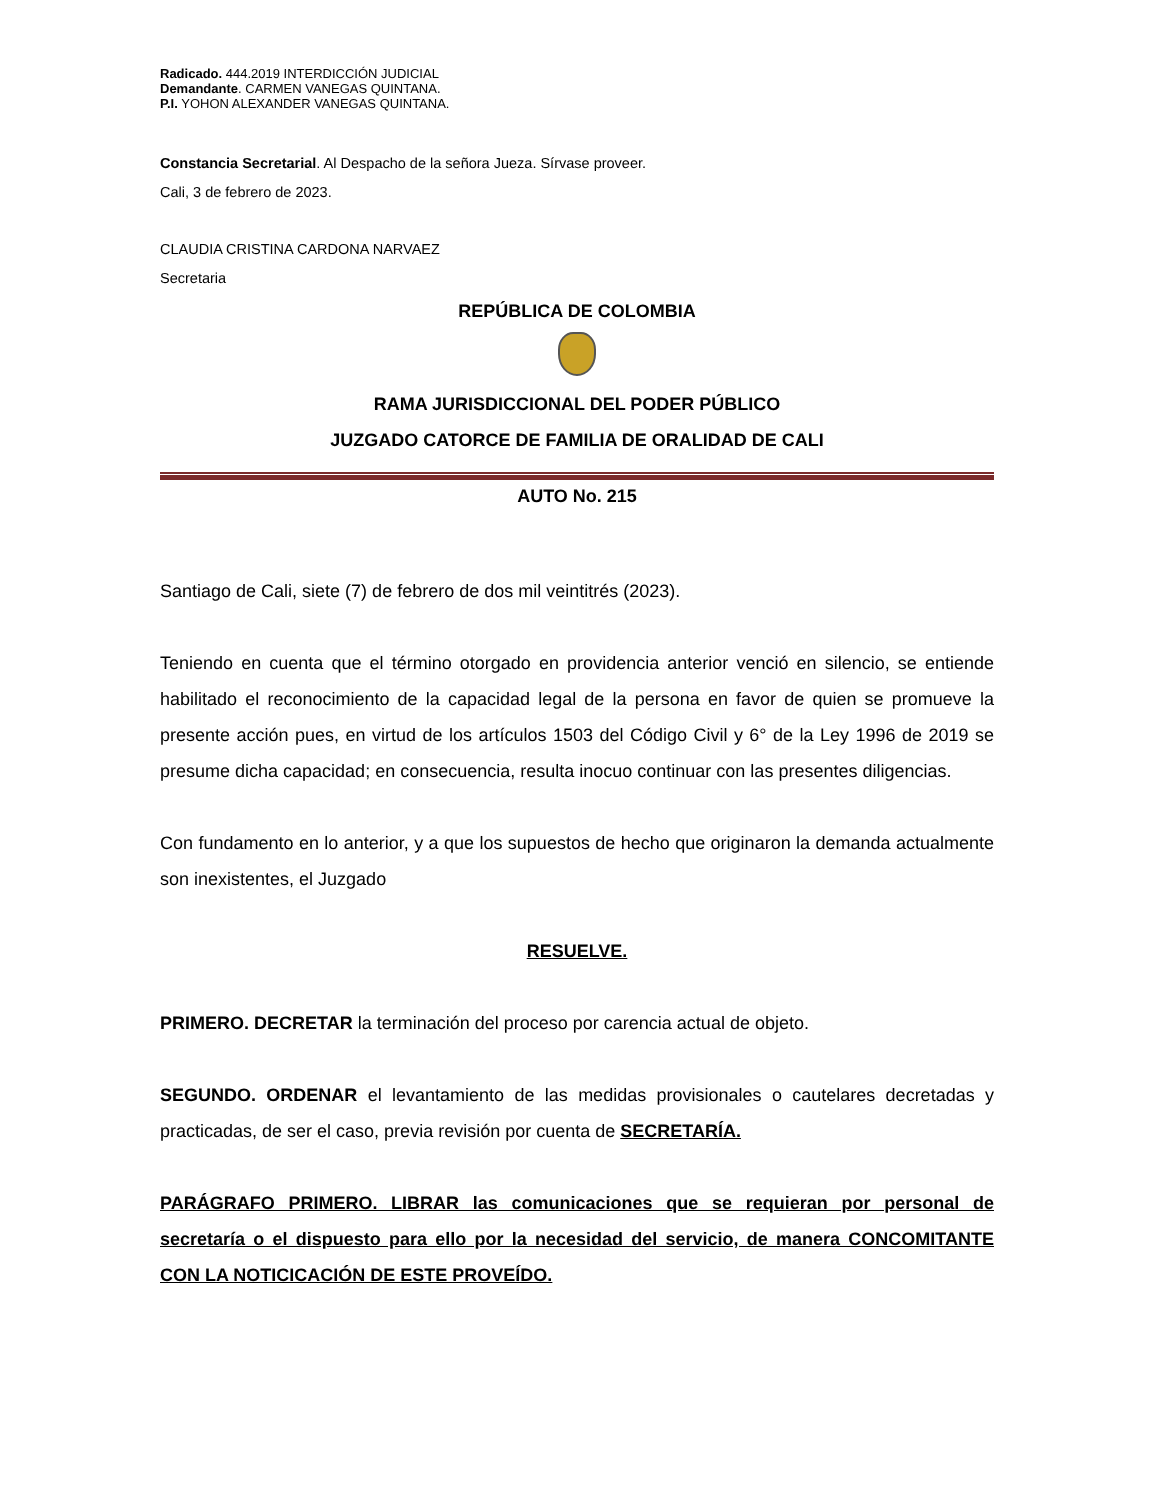Radicado. 444.2019 INTERDICCIÓN JUDICIAL
Demandante. CARMEN VANEGAS QUINTANA.
P.I. YOHON ALEXANDER VANEGAS QUINTANA.
Constancia Secretarial. Al Despacho de la señora Jueza. Sírvase proveer.
Cali, 3 de febrero de 2023.
CLAUDIA CRISTINA CARDONA NARVAEZ
Secretaria
REPÚBLICA DE COLOMBIA
RAMA JURISDICCIONAL DEL PODER PÚBLICO
JUZGADO CATORCE DE FAMILIA DE ORALIDAD DE CALI
AUTO No. 215
Santiago de Cali, siete (7) de febrero de dos mil veintitrés (2023).
Teniendo en cuenta que el término otorgado en providencia anterior venció en silencio, se entiende habilitado el reconocimiento de la capacidad legal de la persona en favor de quien se promueve la presente acción pues, en virtud de los artículos 1503 del Código Civil y 6° de la Ley 1996 de 2019 se presume dicha capacidad; en consecuencia, resulta inocuo continuar con las presentes diligencias.
Con fundamento en lo anterior, y a que los supuestos de hecho que originaron la demanda actualmente son inexistentes, el Juzgado
RESUELVE.
PRIMERO. DECRETAR la terminación del proceso por carencia actual de objeto.
SEGUNDO. ORDENAR el levantamiento de las medidas provisionales o cautelares decretadas y practicadas, de ser el caso, previa revisión por cuenta de SECRETARÍA.
PARÁGRAFO PRIMERO. LIBRAR las comunicaciones que se requieran por personal de secretaría o el dispuesto para ello por la necesidad del servicio, de manera CONCOMITANTE CON LA NOTICICACIÓN DE ESTE PROVEÍDO.